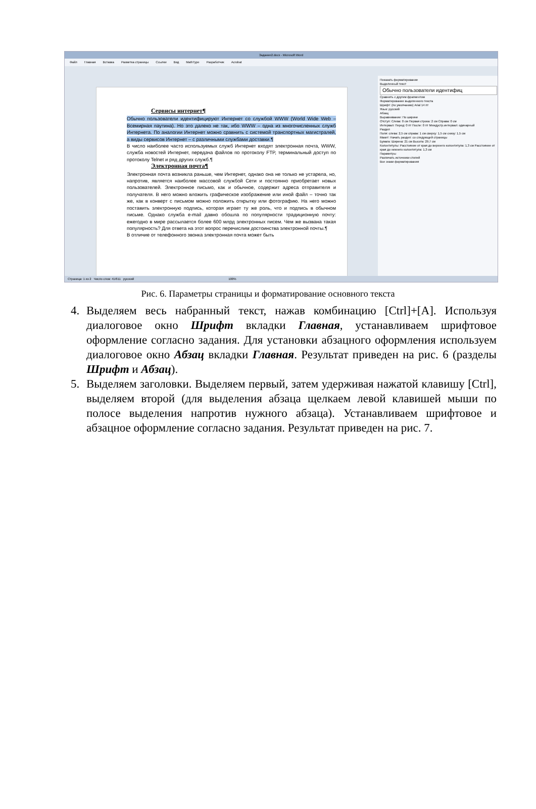Задание2.docx - Microsoft Word
Файл Главная Вставка Разметка страницы Ссылки Вид MathType Разработчик Acrobat
Сервисы интернет¶
Обычно пользователи идентифицируют Интернет со службой WWW (World Wide Web – Всемирная паутина). Но это далеко не так, ибо WWW – одна из многочисленных служб Интернета. По аналогии Интернет можно сравнить с системой транспортных магистралей, а виды сервисов Интернет – с различными службами доставки.¶
В число наиболее часто используемых служб Интернет входят электронная почта, WWW, служба новостей Интернет, передача файлов по протоколу FTP, терминальный доступ по протоколу Telnet и ряд других служб.¶
Электронная почта¶
Электронная почта возникла раньше, чем Интернет, однако она не только не устарела, но, напротив, является наиболее массовой службой Сети и постоянно приобретает новых пользователей. Электронное письмо, как и обычное, содержит адреса отправителя и получателя. В него можно вложить графическое изображение или иной файл – точно так же, как в конверт с письмом можно положить открытку или фотографию. На него можно поставить электронную подпись, которая играет ту же роль, что и подпись в обычном письме. Однако служба e-mail давно обошла по популярности традиционную почту: ежегодно в мире рассылается более 600 млрд электронных писем. Чем же вызвана такая популярность? Для ответа на этот вопрос перечислим достоинства электронной почты.¶
В отличие от телефонного звонка электронная почта может быть
Показать форматирование
Выделенный текст
Обычно пользователи идентифиц
Сравнить с другим фрагментом
Форматирование выделенного текста
Шрифт: (по умолчанию) Arial 14 пт
Язык: русский
Абзац
Выравнивание: По ширине
Отступ: Слева: 0 см Первая строка: 2 см Справа: 0 см
Интервал: Перед: 0 пт После: 0 пт Междустр.интервал: одинарный
Раздел
Поля: слева: 2,5 см справа: 1 см сверху: 1,5 см снизу: 1,5 см
Макет: Начать раздел: со следующей страницы
Бумага: Ширина: 21 см Высота: 29,7 см
Колонтитулы: Расстояние от края до верхнего колонтитула: 1,3 см Расстояние от края до нижнего колонтитула: 1,3 см
Параметры
Различать источники стилей
Все знаки форматирования
Страница: 1 из 2 Число слов: 41/611 русский 100%
Рис. 6. Параметры страницы и форматирование основного текста
4. Выделяем весь набранный текст, нажав комбинацию [Ctrl]+[A]. Используя диалоговое окно Шрифт вкладки Главная, устанавливаем шрифтовое оформление согласно задания. Для установки абзацного оформления используем диалоговое окно Абзац вкладки Главная. Результат приведен на рис. 6 (разделы Шрифт и Абзац).
5. Выделяем заголовки. Выделяем первый, затем удерживая нажатой клавишу [Ctrl], выделяем второй (для выделения абзаца щелкаем левой клавишей мыши по полосе выделения напротив нужного абзаца). Устанавливаем шрифтовое и абзацное оформление согласно задания. Результат приведен на рис. 7.